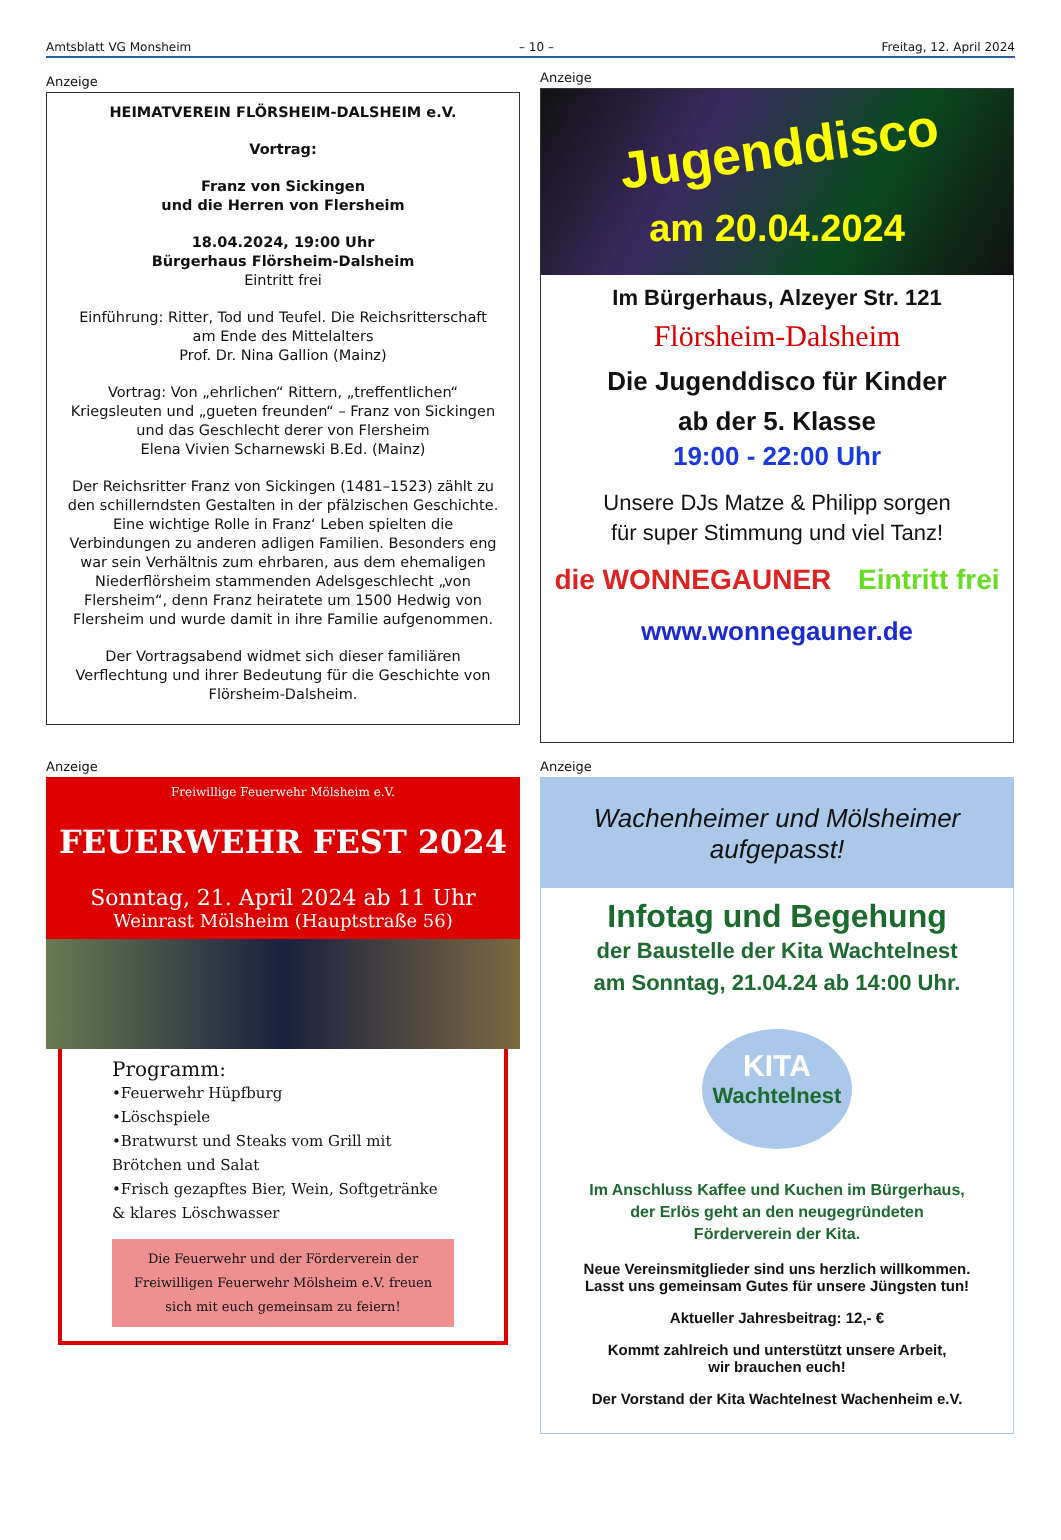Amtsblatt VG Monsheim – 10 – Freitag, 12. April 2024
Anzeige
HEIMATVEREIN FLÖRSHEIM-DALSHEIM e.V.
Vortrag:
Franz von Sickingen
und die Herren von Flersheim
18.04.2024, 19:00 Uhr
Bürgerhaus Flörsheim-Dalsheim
Eintritt frei
Einführung: Ritter, Tod und Teufel. Die Reichsritterschaft am Ende des Mittelalters
Prof. Dr. Nina Gallion (Mainz)
Vortrag: Von „ehrlichen“ Rittern, „treffentlichen“ Kriegsleuten und „gueten freunden“ – Franz von Sickingen und das Geschlecht derer von Flersheim
Elena Vivien Scharnewski B.Ed. (Mainz)
Der Reichsritter Franz von Sickingen (1481–1523) zählt zu den schillerndsten Gestalten in der pfälzischen Geschichte. Eine wichtige Rolle in Franz‘ Leben spielten die Verbindungen zu anderen adligen Familien. Besonders eng war sein Verhältnis zum ehrbaren, aus dem ehemaligen Niederflörsheim stammenden Adelsgeschlecht „von Flersheim“, denn Franz heiratete um 1500 Hedwig von Flersheim und wurde damit in ihre Familie aufgenommen.
Der Vortragsabend widmet sich dieser familiären Verflechtung und ihrer Bedeutung für die Geschichte von Flörsheim-Dalsheim.
Anzeige
Jugenddisco
am 20.04.2024
Im Bürgerhaus, Alzeyer Str. 121
Flörsheim-Dalsheim
Die Jugenddisco für Kinder
ab der 5. Klasse
19:00 - 22:00 Uhr
Unsere DJs Matze & Philipp sorgen
für super Stimmung und viel Tanz!
die WONNEGAUNER Eintritt frei
www.wonnegauner.de
Anzeige
Freiwillige Feuerwehr Mölsheim e.V.
FEUERWEHR FEST 2024
Sonntag, 21. April 2024 ab 11 Uhr
Weinrast Mölsheim (Hauptstraße 56)
Programm:
•Feuerwehr Hüpfburg
•Löschspiele
•Bratwurst und Steaks vom Grill mit Brötchen und Salat
•Frisch gezapftes Bier, Wein, Softgetränke & klares Löschwasser
Die Feuerwehr und der Förderverein der Freiwilligen Feuerwehr Mölsheim e.V. freuen sich mit euch gemeinsam zu feiern!
Anzeige
Wachenheimer und Mölsheimer aufgepasst!
Infotag und Begehung
der Baustelle der Kita Wachtelnest
am Sonntag, 21.04.24 ab 14:00 Uhr.
KITA
Wachtelnest
Im Anschluss Kaffee und Kuchen im Bürgerhaus,
der Erlös geht an den neugegründeten
Förderverein der Kita.
Neue Vereinsmitglieder sind uns herzlich willkommen.
Lasst uns gemeinsam Gutes für unsere Jüngsten tun!
Aktueller Jahresbeitrag: 12,- €
Kommt zahlreich und unterstützt unsere Arbeit,
wir brauchen euch!
Der Vorstand der Kita Wachtelnest Wachenheim e.V.